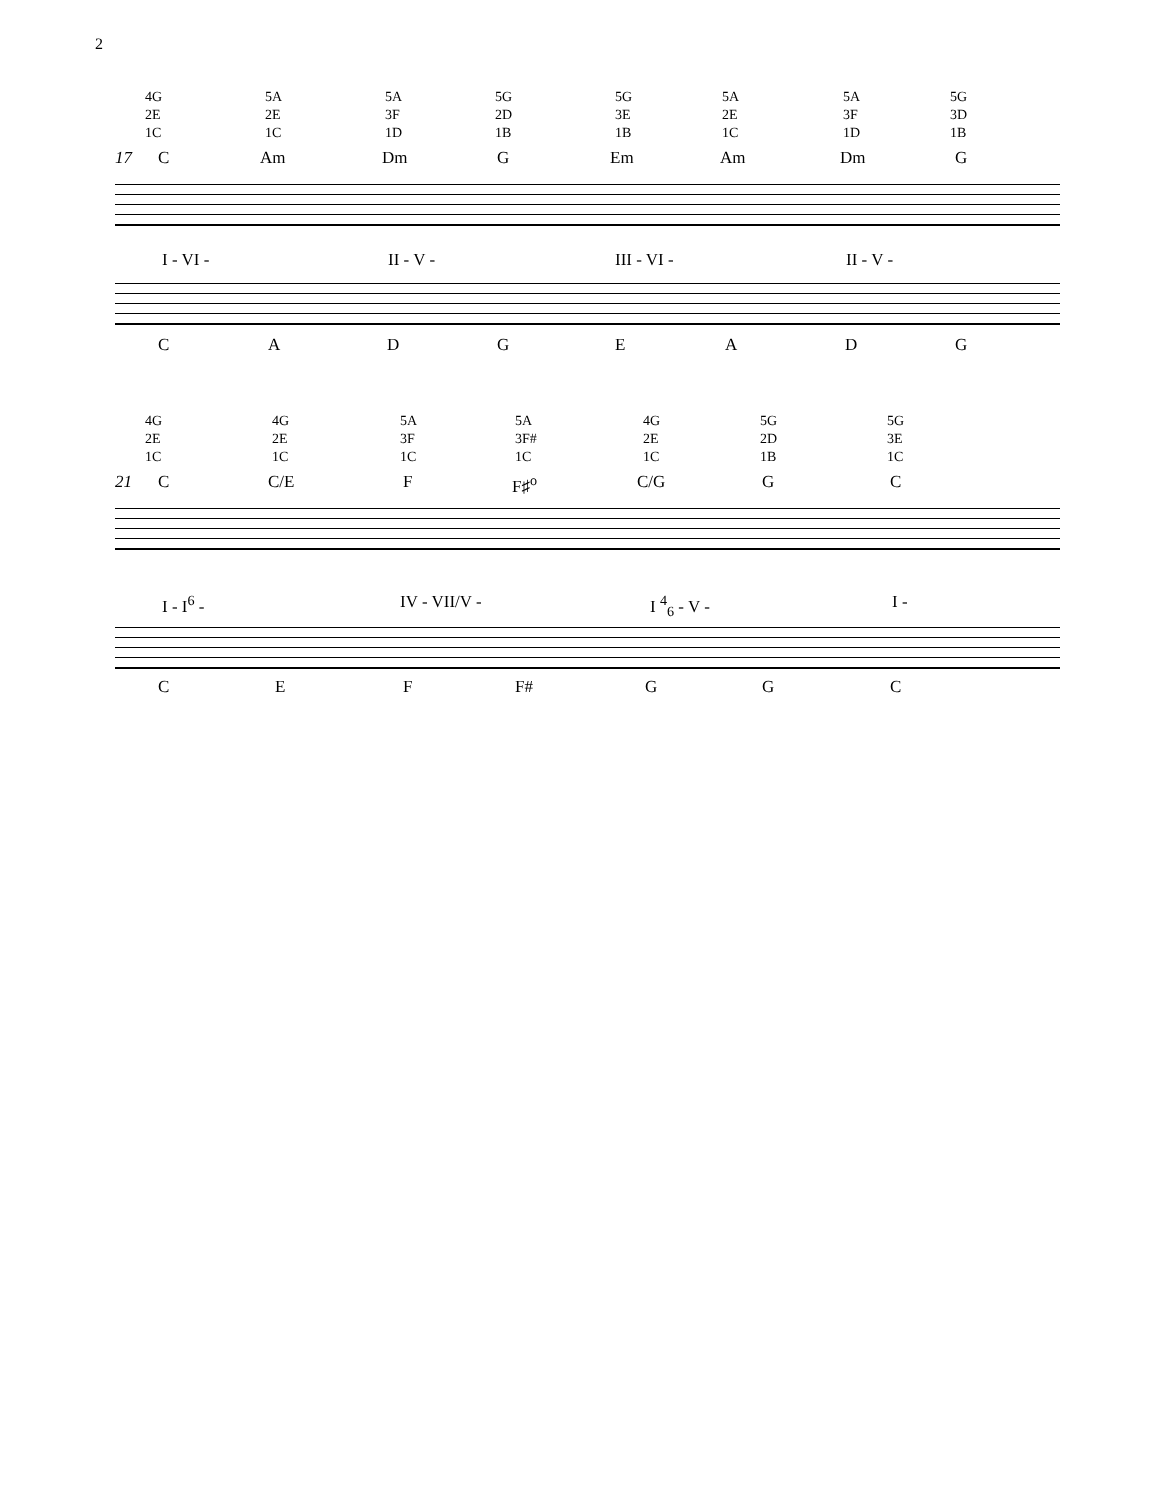2
4G
2E
1C 5A
2E
1C 5A
3F
1D 5G
2D
1B 5G
3E
1B 5A
2E
1C 5A
3F
1D 5G
3D
1B
17 C Am Dm G Em Am Dm G
I - VI - II - V - III - VI - II - V -
C A D G E A D G
4G
2E
1C 4G
2E
1C 5A
3F
1C 5A
3F#
1C 4G
2E
1C 5G
2D
1B 5G
3E
1C
21 C C/E F F♯<sup>o</sup> C/G G C
I - I<sup>6</sup> - IV - VII/V - I <sup>4</sup><sub>6</sub> - V - I -
C E F F# G G C